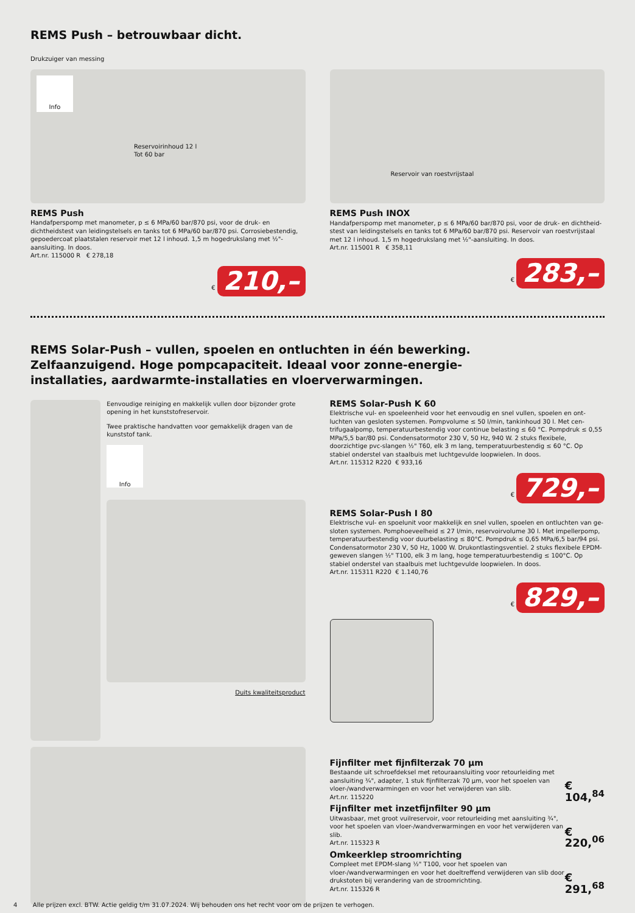REMS Push – betrouwbaar dicht.
Drukzuiger van messing
Info
Reservoirinhoud 12 l
Tot 60 bar
REMS Push
Handafperspomp met manometer, p ≤ 6 MPa/60 bar/870 psi, voor de druk- en dichtheids­test van leidingstelsels en tanks tot 6 MPa/60 bar/870 psi. Corrosiebestendig, gepoeder­coat plaatstalen reservoir met 12 l inhoud. 1,5 m hogedrukslang met ½"-aansluiting. In doos.
Art.nr. 115000 R € 278,18
€ 210,–
Reservoir van roestvrijstaal
REMS Push INOX
Handafperspomp met manometer, p ≤ 6 MPa/60 bar/870 psi, voor de druk- en dichtheid­stest van leidingstelsels en tanks tot 6 MPa/60 bar/870 psi. Reservoir van roestvrijstaal met 12 l inhoud. 1,5 m hogedrukslang met ½"-aansluiting. In doos.
Art.nr. 115001 R € 358,11
€ 283,–
REMS Solar-Push – vullen, spoelen en ontluchten in één bewerking.
Zelfaanzuigend. Hoge pompcapaciteit. Ideaal voor zonne-energie-
installaties, aardwarmte-installaties en vloerverwarmingen.
Eenvoudige reiniging en makkelijk vullen door bijzonder grote opening in het kunststofreservoir.
Twee praktische handvatten voor gemakkelijk dragen van de kunststof tank.
Info
Duits kwaliteitsproduct
REMS Solar-Push K 60
Elektrische vul- en spoeleenheid voor het eenvoudig en snel vullen, spoelen en ont­luchten van gesloten systemen. Pompvolume ≤ 50 l/min, tankinhoud 30 l. Met cen­trifugaalpomp, temperatuurbestendig voor continue belasting ≤ 60 °C. Pompdruk ≤ 0,55 MPa/5,5 bar/80 psi. Condensatormotor 230 V, 50 Hz, 940 W. 2 stuks flexibele, doorzichtige pvc-slangen ½" T60, elk 3 m lang, temperatuurbestendig ≤ 60 °C. Op stabiel onderstel van staalbuis met luchtgevulde loopwielen. In doos.
Art.nr. 115312 R220 € 933,16
€ 729,–
REMS Solar-Push I 80
Elektrische vul- en spoelunit voor makkelijk en snel vullen, spoelen en ontluchten van ge­sloten systemen. Pomphoeveelheid ≤ 27 l/min, reservoirvolume 30 l. Met impellerpomp, temperatuurbestendig voor duurbelasting ≤ 80°C. Pompdruk ≤ 0,65 MPa/6,5 bar/94 psi. Condensatormotor 230 V, 50 Hz, 1000 W. Drukontlastingsventiel. 2 stuks flexibele EP­DM-geweven slangen ½" T100, elk 3 m lang, hoge temperatuurbestendig ≤ 100°C. Op stabiel onderstel van staalbuis met luchtgevulde loopwielen. In doos.
Art.nr. 115311 R220 € 1.140,76
€ 829,–
Fijnfilter met fijnfilterzak 70 µm
Bestaande uit schroefdeksel met retouraansluiting voor retourleiding met aansluiting ¾", adapter, 1 stuk fijnfilterzak 70 µm, voor het spoelen van vloer-/wandverwarmingen en voor het verwijderen van slib.
Art.nr. 115220
€ 104,<sup>84</sup>
Fijnfilter met inzetfijnfilter 90 µm
Uitwasbaar, met groot vuilreservoir, voor retourleiding met aansluiting ¾", voor het spoelen van vloer-/wandverwarmingen en voor het verwijderen van slib.
Art.nr. 115323 R
€ 220,<sup>06</sup>
Omkeerklep stroomrichting
Compleet met EPDM-slang ½" T100, voor het spoelen van vloer-/wandverwarmingen en voor het doeltreffend verwijderen van slib door drukstoten bij verandering van de stroomrichting.
Art.nr. 115326 R
€ 291,<sup>68</sup>
4 Alle prijzen excl. BTW. Actie geldig t/m 31.07.2024. Wij behouden ons het recht voor om de prijzen te verhogen.